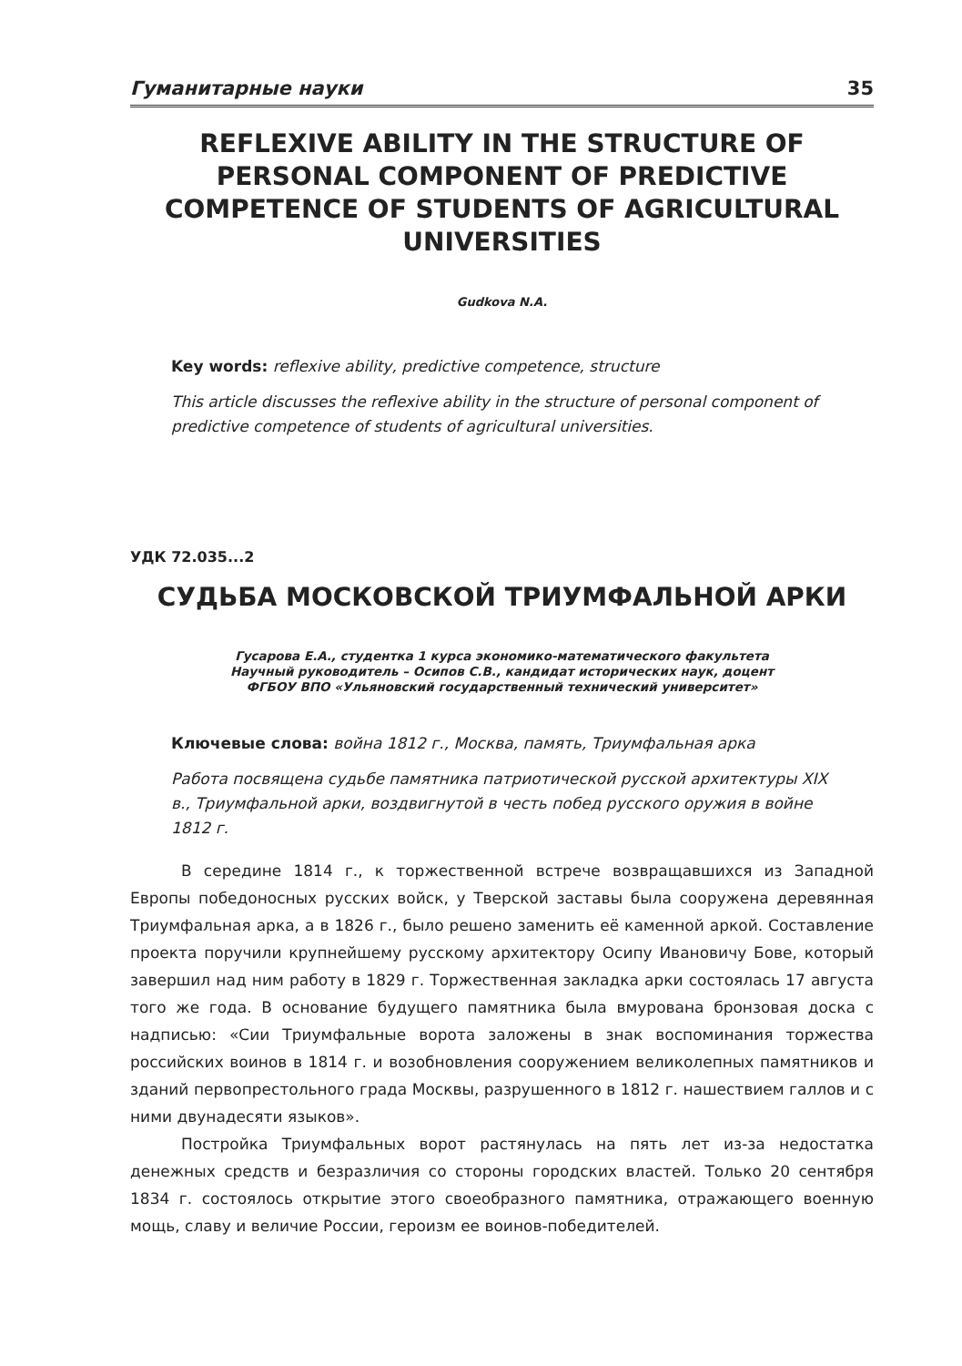Гуманитарные науки 35
REFLEXIVE ABILITY IN THE STRUCTURE OF PERSONAL COMPONENT OF PREDICTIVE COMPETENCE OF STUDENTS OF AGRICULTURAL UNIVERSITIES
Gudkova N.A.
Key words: reflexive ability, predictive competence, structure
This article discusses the reflexive ability in the structure of personal component of predictive competence of students of agricultural universities.
УДК 72.035...2
СУДЬБА МОСКОВСКОЙ ТРИУМФАЛЬНОЙ АРКИ
Гусарова Е.А., студентка 1 курса экономико-математического факультета
Научный руководитель – Осипов С.В., кандидат исторических наук, доцент
ФГБОУ ВПО «Ульяновский государственный технический университет»
Ключевые слова: война 1812 г., Москва, память, Триумфальная арка
Работа посвящена судьбе памятника патриотической русской архитектуры XIX в., Триумфальной арки, воздвигнутой в честь побед русского оружия в войне 1812 г.
В середине 1814 г., к торжественной встрече возвращавшихся из Западной Европы победоносных русских войск, у Тверской заставы была сооружена деревянная Триумфальная арка, а в 1826 г., было решено заменить её каменной аркой. Составление проекта поручили крупнейшему русскому архитектору Осипу Ивановичу Бове, который завершил над ним работу в 1829 г. Торжественная закладка арки состоялась 17 августа того же года. В основание будущего памятника была вмурована бронзовая доска с надписью: «Сии Триумфальные ворота заложены в знак воспоминания торжества российских воинов в 1814 г. и возобновления сооружением великолепных памятников и зданий первопрестольного града Москвы, разрушенного в 1812 г. нашествием галлов и с ними двунадесяти языков».
Постройка Триумфальных ворот растянулась на пять лет из-за недостатка денежных средств и безразличия со стороны городских властей. Только 20 сентября 1834 г. состоялось открытие этого своеобразного памятника, отражающего военную мощь, славу и величие России, героизм ее воинов-победителей.